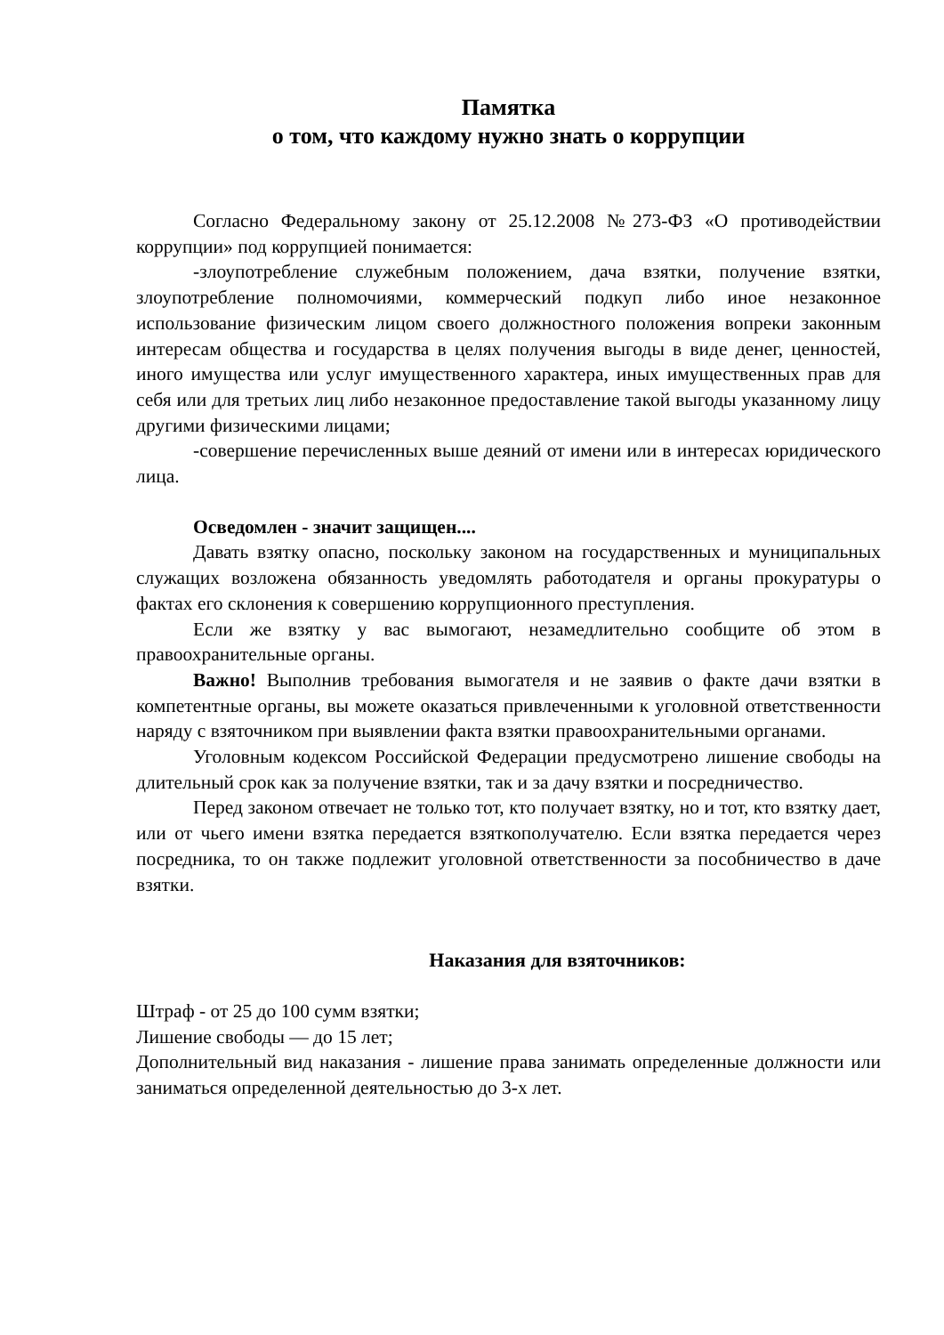Памятка
о том, что каждому нужно знать о коррупции
Согласно Федеральному закону от 25.12.2008 №273-ФЗ «О противодействии коррупции» под коррупцией понимается:
-злоупотребление служебным положением, дача взятки, получение взятки, злоупотребление полномочиями, коммерческий подкуп либо иное незаконное использование физическим лицом своего должностного положения вопреки законным интересам общества и государства в целях получения выгоды в виде денег, ценностей, иного имущества или услуг имущественного характера, иных имущественных прав для себя или для третьих лиц либо незаконное предоставление такой выгоды указанному лицу другими физическими лицами;
-совершение перечисленных выше деяний от имени или в интересах юридического лица.
Осведомлен - значит защищен....
Давать взятку опасно, поскольку законом на государственных и муниципальных служащих возложена обязанность уведомлять работодателя и органы прокуратуры о фактах его склонения к совершению коррупционного преступления.
Если же взятку у вас вымогают, незамедлительно сообщите об этом в правоохранительные органы.
Важно! Выполнив требования вымогателя и не заявив о факте дачи взятки в компетентные органы, вы можете оказаться привлеченными к уголовной ответственности наряду с взяточником при выявлении факта взятки правоохранительными органами.
Уголовным кодексом Российской Федерации предусмотрено лишение свободы на длительный срок как за получение взятки, так и за дачу взятки и посредничество.
Перед законом отвечает не только тот, кто получает взятку, но и тот, кто взятку дает, или от чьего имени взятка передается взяткополучателю. Если взятка передается через посредника, то он также подлежит уголовной ответственности за пособничество в даче взятки.
Наказания для взяточников:
Штраф - от 25 до 100 сумм взятки;
Лишение свободы — до 15 лет;
Дополнительный вид наказания - лишение права занимать определенные должности или заниматься определенной деятельностью до 3-х лет.